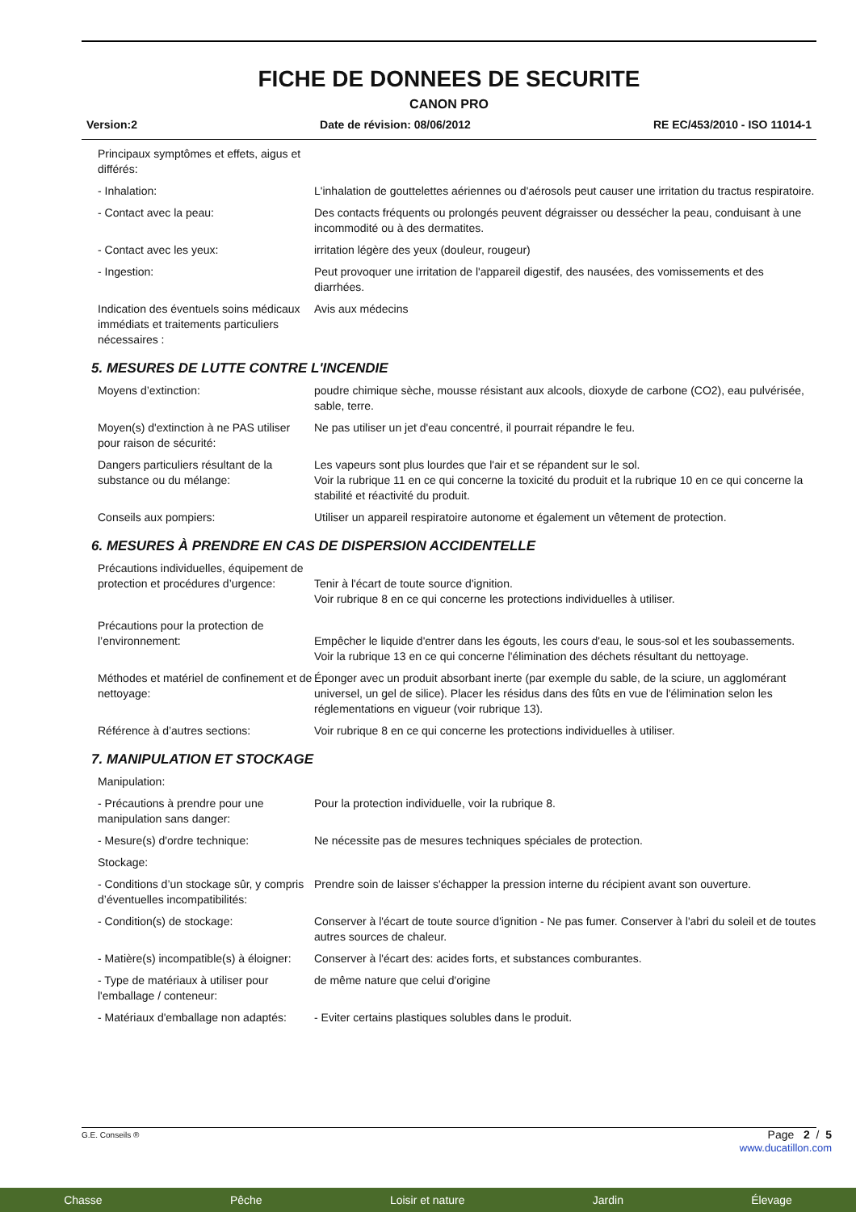FICHE DE DONNEES DE SECURITE
CANON PRO
Version:2 Date de révision: 08/06/2012 RE EC/453/2010 - ISO 11014-1
Principaux symptômes et effets, aigus et différés:
- Inhalation: L'inhalation de gouttelettes aériennes ou d'aérosols peut causer une irritation du tractus respiratoire.
- Contact avec la peau: Des contacts fréquents ou prolongés peuvent dégraisser ou dessécher la peau, conduisant à une incommodité ou à des dermatites.
- Contact avec les yeux: irritation légère des yeux (douleur, rougeur)
- Ingestion: Peut provoquer une irritation de l'appareil digestif, des nausées, des vomissements et des diarrhées.
Indication des éventuels soins médicaux immédiats et traitements particuliers nécessaires :
Avis aux médecins
5. MESURES DE LUTTE CONTRE L'INCENDIE
Moyens d’extinction: poudre chimique sèche, mousse résistant aux alcools, dioxyde de carbone (CO2), eau pulvérisée, sable, terre.
Moyen(s) d'extinction à ne PAS utiliser pour raison de sécurité:
Ne pas utiliser un jet d'eau concentré, il pourrait répandre le feu.
Dangers particuliers résultant de la substance ou du mélange:
Les vapeurs sont plus lourdes que l'air et se répandent sur le sol.
Voir la rubrique 11 en ce qui concerne la toxicité du produit et la rubrique 10 en ce qui concerne la stabilité et réactivité du produit.
Conseils aux pompiers: Utiliser un appareil respiratoire autonome et également un vêtement de protection.
6. MESURES À PRENDRE EN CAS DE DISPERSION ACCIDENTELLE
Précautions individuelles, équipement de protection et procédures d’urgence:
Tenir à l'écart de toute source d'ignition.
Voir rubrique 8 en ce qui concerne les protections individuelles à utiliser.
Précautions pour la protection de l’environnement:
Empêcher le liquide d'entrer dans les égouts, les cours d'eau, le sous-sol et les soubassements.
Voir la rubrique 13 en ce qui concerne l'élimination des déchets résultant du nettoyage.
Méthodes et matériel de confinement et de nettoyage:
Éponger avec un produit absorbant inerte (par exemple du sable, de la sciure, un agglomérant universel, un gel de silice). Placer les résidus dans des fûts en vue de l'élimination selon les réglementations en vigueur (voir rubrique 13).
Référence à d’autres sections: Voir rubrique 8 en ce qui concerne les protections individuelles à utiliser.
7. MANIPULATION ET STOCKAGE
Manipulation:
- Précautions à prendre pour une manipulation sans danger:
Pour la protection individuelle, voir la rubrique 8.
- Mesure(s) d'ordre technique: Ne nécessite pas de mesures techniques spéciales de protection.
Stockage:
- Conditions d’un stockage sûr, y compris d’éventuelles incompatibilités:
Prendre soin de laisser s'échapper la pression interne du récipient avant son ouverture.
- Condition(s) de stockage: Conserver à l'écart de toute source d'ignition - Ne pas fumer. Conserver à l'abri du soleil et de toutes autres sources de chaleur.
- Matière(s) incompatible(s) à éloigner:
Conserver à l'écart des: acides forts, et substances comburantes.
- Type de matériaux à utiliser pour l'emballage / conteneur:
de même nature que celui d'origine
- Matériaux d'emballage non adaptés:
- Eviter certains plastiques solubles dans le produit.
G.E. Conseils ®
Page 2 / 5
www.ducatillon.com
Chasse Pêche Loisir et nature Jardin Élevage